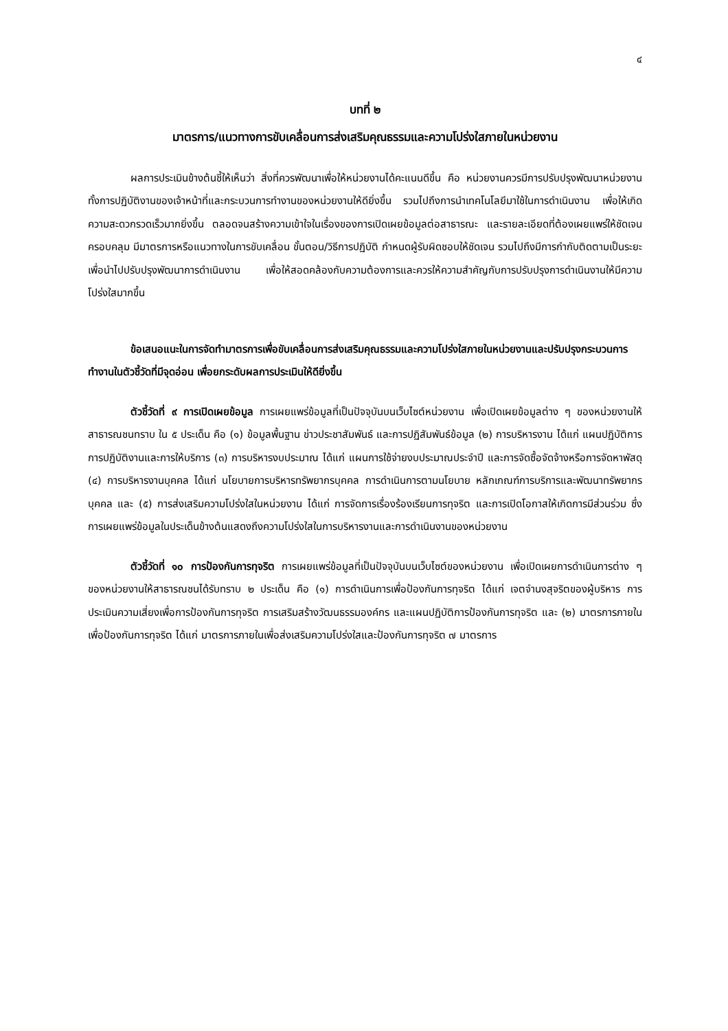๔
บทที่ ๒
มาตรการ/แนวทางการขับเคลื่อนการส่งเสริมคุณธรรมและความโปร่งใสภายในหน่วยงาน
ผลการประเมินข้างต้นชี้ให้เห็นว่า สิ่งที่ควรพัฒนาเพื่อให้หน่วยงานได้คะแนนดีขึ้น คือ หน่วยงานควรมีการปรับปรุงพัฒนาหน่วยงาน ทั้งการปฏิบัติงานของเจ้าหน้าที่และกระบวนการทำงานของหน่วยงานให้ดียิ่งขึ้น รวมไปถึงการนำเทคโนโลยีมาใช้ในการดำเนินงาน เพื่อให้เกิดความสะดวกรวดเร็วมากยิ่งขึ้น ตลอดจนสร้างความเข้าใจในเรื่องของการเปิดเผยข้อมูลต่อสาธารณะ และรายละเอียดที่ต้องเผยแพร่ให้ชัดเจน ครอบคลุม มีมาตรการหรือแนวทางในการขับเคลื่อน ขั้นตอน/วิธีการปฏิบัติ กำหนดผู้รับผิดชอบให้ชัดเจน รวมไปถึงมีการกำกับติดตามเป็นระยะ เพื่อนำไปปรับปรุงพัฒนาการดำเนินงาน เพื่อให้สอดคล้องกับความต้องการและควรให้ความสำคัญกับการปรับปรุงการดำเนินงานให้มีความโปร่งใสมากขึ้น
ข้อเสนอแนะในการจัดทำมาตรการเพื่อขับเคลื่อนการส่งเสริมคุณธรรมและความโปร่งใสภายในหน่วยงานและปรับปรุงกระบวนการทำงานในตัวชี้วัดที่มีจุดอ่อน เพื่อยกระดับผลการประเมินให้ดียิ่งขึ้น
ตัวชี้วัดที่ ๙ การเปิดเผยข้อมูล การเผยแพร่ข้อมูลที่เป็นปัจจุบันบนเว็บไซต์หน่วยงาน เพื่อเปิดเผยข้อมูลต่าง ๆ ของหน่วยงานให้สาธารณชนทราบ ใน ๕ ประเด็น คือ (๑) ข้อมูลพื้นฐาน ข่าวประชาสัมพันธ์ และการปฏิสัมพันธ์ข้อมูล (๒) การบริหารงาน ได้แก่ แผนปฏิบัติการ การปฏิบัติงานและการให้บริการ (๓) การบริหารงบประมาณ ได้แก่ แผนการใช้จ่ายงบประมาณประจำปี และการจัดซื้อจัดจ้างหรือการจัดหาพัสดุ (๔) การบริหารงานบุคคล ได้แก่ นโยบายการบริหารทรัพยากรบุคคล การดำเนินการตามนโยบาย หลักเกณฑ์การบริการและพัฒนาทรัพยากรบุคคล และ (๕) การส่งเสริมความโปร่งใสในหน่วยงาน ได้แก่ การจัดการเรื่องร้องเรียนการทุจริต และการเปิดโอกาสให้เกิดการมีส่วนร่วม ซึ่งการเผยแพร่ข้อมูลในประเด็นข้างต้นแสดงถึงความโปร่งใสในการบริหารงานและการดำเนินงานของหน่วยงาน
ตัวชี้วัดที่ ๑๐ การป้องกันการทุจริต การเผยแพร่ข้อมูลที่เป็นปัจจุบันบนเว็บไซต์ของหน่วยงาน เพื่อเปิดเผยการดำเนินการต่าง ๆ ของหน่วยงานให้สาธารณชนได้รับทราบ ๒ ประเด็น คือ (๑) การดำเนินการเพื่อป้องกันการทุจริต ได้แก่ เจตจำนงสุจริตของผู้บริหาร การประเมินความเสี่ยงเพื่อการป้องกันการทุจริต การเสริมสร้างวัฒนธรรมองค์กร และแผนปฏิบัติการป้องกันการทุจริต และ (๒) มาตรการภายในเพื่อป้องกันการทุจริต ได้แก่ มาตรการภายในเพื่อส่งเสริมความโปร่งใสและป้องกันการทุจริต ๗ มาตรการ